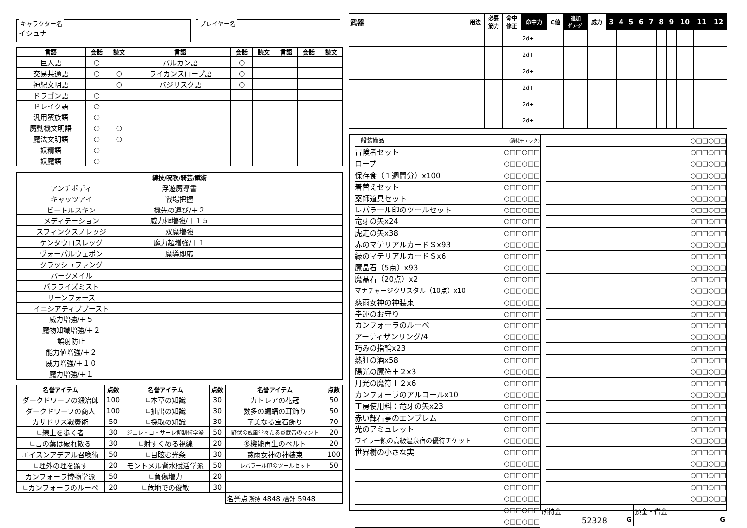キャラクター名
イシュナ
プレイヤー名
| 言語 | 会話 | 読文 | 言語 | 会話 | 読文 | 言語 | 会話 | 読文 |
| --- | --- | --- | --- | --- | --- | --- | --- | --- |
| 巨人語 | ○ | | バルカン語 | ○ | | | | |
| 交易共通語 | ○ | ○ | ライカンスロープ語 | ○ | | | | |
| 神紀文明語 | | ○ | バジリスク語 | ○ | | | | |
| ドラゴン語 | ○ | | | | | | | |
| ドレイク語 | ○ | | | | | | | |
| 汎用蛮族語 | ○ | | | | | | | |
| 魔動機文明語 | ○ | ○ | | | | | | |
| 魔法文明語 | ○ | ○ | | | | | | |
| 妖精語 | ○ | | | | | | | |
| 妖魔語 | ○ | | | | | | | |
| 練技/呪歌/騎芸/賦術 | | |
| --- | --- | --- |
| アンチボディ | 浮遊魔導書 | |
| キャッツアイ | 戦場把握 | |
| ビートルスキン | 機先の運び/＋２ | |
| メディテーション | 威力極増強/＋１５ | |
| スフィンクスノレッジ | 双魔増強 | |
| ケンタウロスレッグ | 魔力超増強/＋１ | |
| ヴォーパルウェポン | 魔導即応 | |
| クラッシュファング | | |
| バークメイル | | |
| パラライズミスト | | |
| リーンフォース | | |
| イニシアティブブースト | | |
| 威力増強/＋５ | | |
| 魔物知識増強/＋２ | | |
| 誤射防止 | | |
| 能力値増強/＋２ | | |
| 威力増強/＋１０ | | |
| 魔力増強/＋１ | | |
| 名誉アイテム | 点数 | 名誉アイテム | 点数 | 名誉アイテム | 点数 |
| --- | --- | --- | --- | --- | --- |
| ダークドワーフの鍛冶師 | 100 | ∟本草の知識 | 30 | カトレアの花冠 | 50 |
| ダークドワーフの商人 | 100 | ∟抽出の知識 | 30 | 数多の蝙蝠の耳飾り | 50 |
| カサドリス戦奏術 | 50 | ∟採取の知識 | 30 | 華美なる宝石飾り | 70 |
| ∟線上を歩く者 | 30 | ジェレ・コ・サーレ抑制術学派 | 50 | 野伏の威風堂々たる炎武帝のマント | 20 |
| ∟言の葉は破れ散る | 30 | ∟射すくめる視線 | 20 | 多機能再生のベルト | 20 |
| エイスンアデアル召喚術 | 50 | ∟目眩む光条 | 30 | 慈雨女神の神装束 | 100 |
| ∟理外の理を顕す | 20 | モントメル背水賦活学派 | 50 | レパラール印のツールセット | 50 |
| カンフォーラ博物学派 | 50 | ∟負傷増力 | 20 | | |
| ∟カンフォーラのルーペ | 20 | ∟危地での俊敏 | 30 | | |
| | | | | 名誉点 所持 4848 /合計 5948 | |
| 武器 | 用法 | 必要 筋力 | 命中 修正 | 命中力 | C値 | 追加 ﾀﾞﾒｰｼﾞ | 威力 | 3 | 4 | 5 | 6 | 7 | 8 | 9 | 10 | 11 | 12 |
| --- | --- | --- | --- | --- | --- | --- | --- | --- | --- | --- | --- | --- | --- | --- | --- | --- | --- |
| | | | | 2d+ | | | | | | | | | | | | | |
| | | | | 2d+ | | | | | | | | | | | | | |
| | | | | 2d+ | | | | | | | | | | | | | |
| | | | | 2d+ | | | | | | | | | | | | | |
| | | | | 2d+ | | | | | | | | | | | | | |
| | | | | 2d+ | | | | | | | | | | | | | |
一般装備品 (消耗チェック)
冒険者セット ○□□○□□
ロープ ○□□○□□
保存食（１週間分）x100 ○□□○□□
着替えセット ○□□○□□
薬師道具セット ○□□○□□
レパラール印のツールセット ○□□○□□
竜牙の矢x24 ○□□○□□
虎走の矢x38 ○□□○□□
赤のマテリアルカードＳx93 ○□□○□□
緑のマテリアルカードＳx6 ○□□○□□
魔晶石（5点）x93 ○□□○□□
魔晶石（20点）x2 ○□□○□□
マナチャージクリスタル（10点）x10 ○□□○□□
慈雨女神の神装束 ○□□○□□
幸運のお守り ○□□○□□
カンフォーラのルーペ ○□□○□□
アーティザンリング/4 ○□□○□□
巧みの指輪x23 ○□□○□□
熱狂の酒x58 ○□□○□□
陽光の魔符＋２x3 ○□□○□□
月光の魔符＋２x6 ○□□○□□
カンフォーラのアルコールx10 ○□□○□□
工房使用料：竜牙の矢x23 ○□□○□□
赤い輝石亭のエンブレム ○□□○□□
光のアミュレット ○□□○□□
ワイラー領の高級温泉宿の優待チケット ○□□○□□
世界樹の小さな実 ○□□○□□
○□□○□□
○□□○□□
○□□○□□
○□□○□□
○□□○□□
○□□○□□
○□□○□□
○□□○□□
○□□○□□
○□□○□□
○□□○□□
○□□○□□
○□□○□□
○□□○□□
○□□○□□
○□□○□□
○□□○□□
○□□○□□
○□□○□□
○□□○□□
○□□○□□
○□□○□□
○□□○□□
○□□○□□
○□□○□□
○□□○□□
○□□○□□
○□□○□□
○□□○□□
○□□○□□
○□□○□□
○□□○□□
○□□○□□
○□□○□□
○□□○□□
○□□○□□
○□□○□□
○□□○□□
所持金
52328 G
預金・借金
G